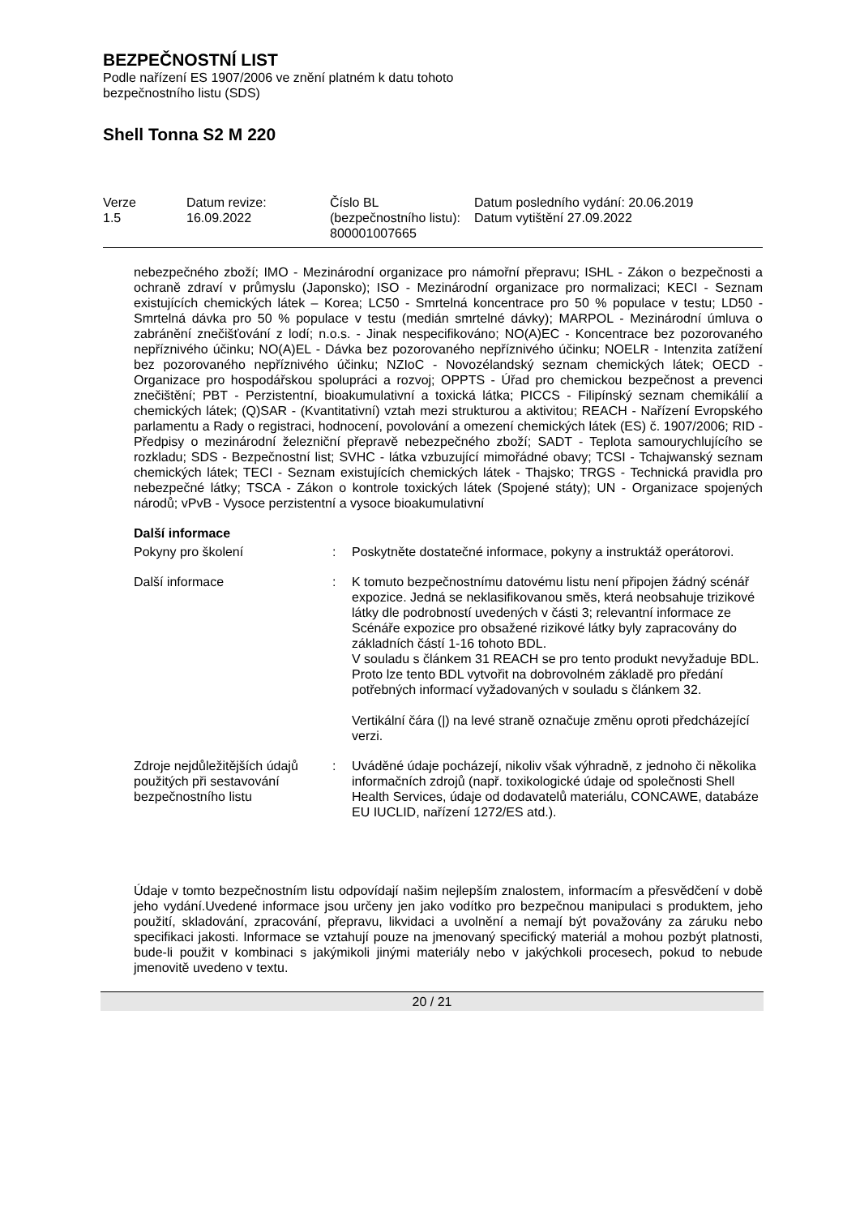BEZPEČNOSTNÍ LIST
Podle nařízení ES 1907/2006 ve znění platném k datu tohoto
bezpečnostního listu (SDS)
Shell Tonna S2 M 220
| Verze 1.5 | Datum revize: 16.09.2022 | Číslo BL (bezpečnostního listu): 800001007665 | Datum posledního vydání: 20.06.2019 Datum vytištění 27.09.2022 |
nebezpečného zboží; IMO - Mezinárodní organizace pro námořní přepravu; ISHL - Zákon o bezpečnosti a ochraně zdraví v průmyslu (Japonsko); ISO - Mezinárodní organizace pro normalizaci; KECI - Seznam existujících chemických látek – Korea; LC50 - Smrtelná koncentrace pro 50 % populace v testu; LD50 - Smrtelná dávka pro 50 % populace v testu (medián smrtelné dávky); MARPOL - Mezinárodní úmluva o zabránění znečišťování z lodí; n.o.s. - Jinak nespecifikováno; NO(A)EC - Koncentrace bez pozorovaného nepříznivého účinku; NO(A)EL - Dávka bez pozorovaného nepříznivého účinku; NOELR - Intenzita zatížení bez pozorovaného nepříznivého účinku; NZIoC - Novozélandský seznam chemických látek; OECD - Organizace pro hospodářskou spolupráci a rozvoj; OPPTS - Úřad pro chemickou bezpečnost a prevenci znečištění; PBT - Perzistentní, bioakumulativní a toxická látka; PICCS - Filipínský seznam chemikálií a chemických látek; (Q)SAR - (Kvantitativní) vztah mezi strukturou a aktivitou; REACH - Nařízení Evropského parlamentu a Rady o registraci, hodnocení, povolování a omezení chemických látek (ES) č. 1907/2006; RID - Předpisy o mezinárodní železniční přepravě nebezpečného zboží; SADT - Teplota samourychlujícího se rozkladu; SDS - Bezpečnostní list; SVHC - látka vzbuzující mimořádné obavy; TCSI - Tchajwanský seznam chemických látek; TECI - Seznam existujících chemických látek - Thajsko; TRGS - Technická pravidla pro nebezpečné látky; TSCA - Zákon o kontrole toxických látek (Spojené státy); UN - Organizace spojených národů; vPvB - Vysoce perzistentní a vysoce bioakumulativní
Další informace
| Pokyny pro školení | : | Poskytněte dostatečné informace, pokyny a instruktáž operátorovi. |
| Další informace | : | K tomuto bezpečnostnímu datovému listu není připojen žádný scénář expozice. Jedná se neklasifikovanou směs, která neobsahuje trizikové látky dle podrobností uvedených v části 3; relevantní informace ze Scénáře expozice pro obsažené rizikové látky byly zapracovány do základních částí 1-16 tohoto BDL. V souladu s článkem 31 REACH se pro tento produkt nevyžaduje BDL. Proto lze tento BDL vytvořit na dobrovolném základě pro předání potřebných informací vyžadovaných v souladu s článkem 32. Vertikální čára (/) na levé straně označuje změnu oproti předcházející verzi. |
| Zdroje nejdůležitějších údajů použitých při sestavování bezpečnostního listu | : | Uváděné údaje pocházejí, nikoliv však výhradně, z jednoho či několika informačních zdrojů (např. toxikologické údaje od společnosti Shell Health Services, údaje od dodavatelů materiálu, CONCAWE, databáze EU IUCLID, nařízení 1272/ES atd.). |
Údaje v tomto bezpečnostním listu odpovídají našim nejlepším znalostem, informacím a přesvědčení v době jeho vydání.Uvedené informace jsou určeny jen jako vodítko pro bezpečnou manipulaci s produktem, jeho použití, skladování, zpracování, přepravu, likvidaci a uvolnění a nemají být považovány za záruku nebo specifikaci jakosti. Informace se vztahují pouze na jmenovaný specifický materiál a mohou pozbýt platnosti, bude-li použit v kombinaci s jakýmikoli jinými materiály nebo v jakýchkoli procesech, pokud to nebude jmenovitě uvedeno v textu.
20 / 21